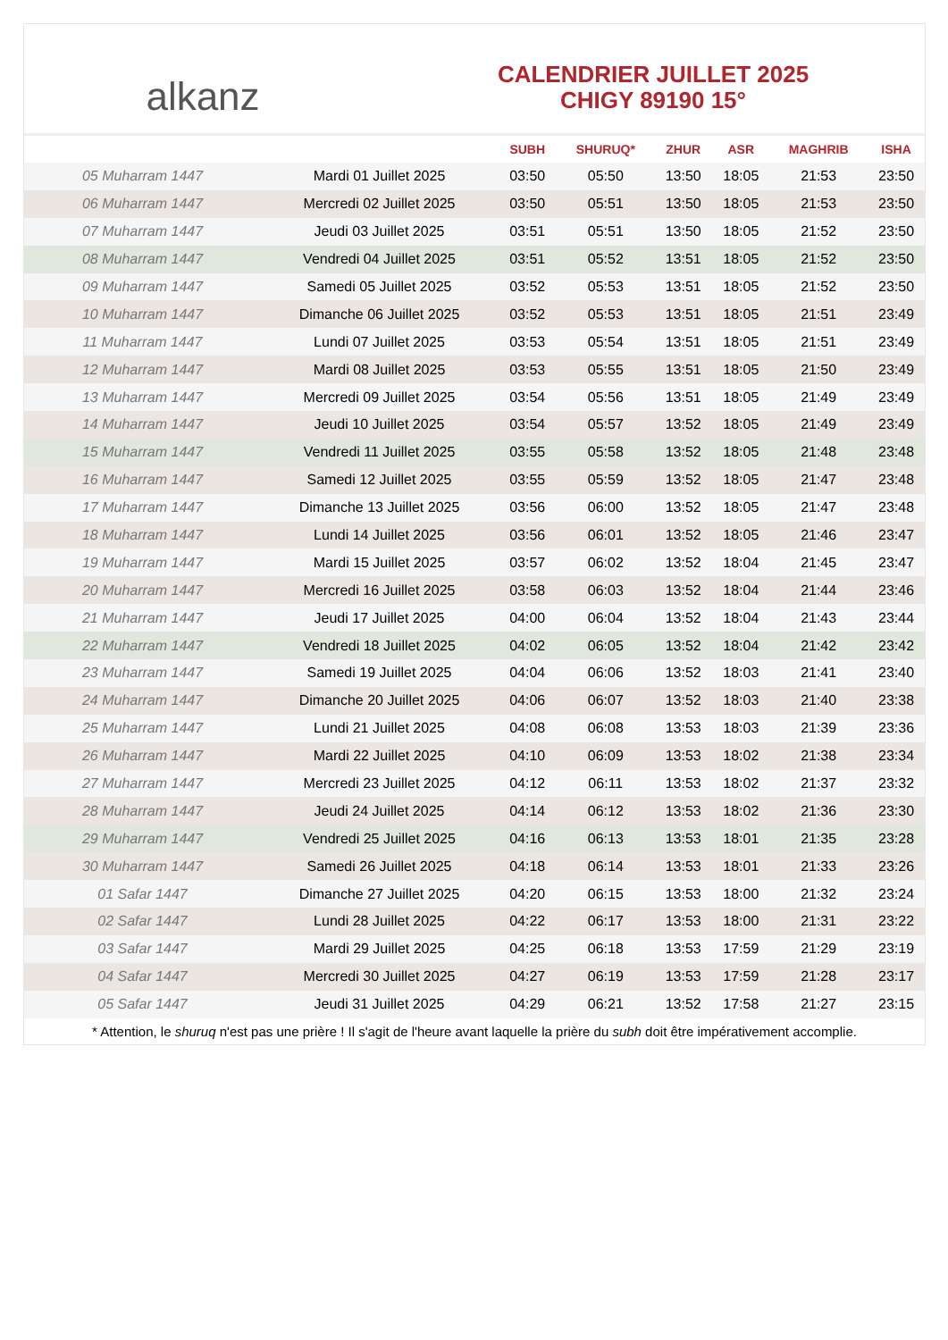alkanz
CALENDRIER JUILLET 2025
CHIGY 89190 15°
| | | SUBH | SHURUQ* | ZHUR | ASR | MAGHRIB | ISHA |
| --- | --- | --- | --- | --- | --- | --- | --- |
| 05 Muharram 1447 | Mardi 01 Juillet 2025 | 03:50 | 05:50 | 13:50 | 18:05 | 21:53 | 23:50 |
| 06 Muharram 1447 | Mercredi 02 Juillet 2025 | 03:50 | 05:51 | 13:50 | 18:05 | 21:53 | 23:50 |
| 07 Muharram 1447 | Jeudi 03 Juillet 2025 | 03:51 | 05:51 | 13:50 | 18:05 | 21:52 | 23:50 |
| 08 Muharram 1447 | Vendredi 04 Juillet 2025 | 03:51 | 05:52 | 13:51 | 18:05 | 21:52 | 23:50 |
| 09 Muharram 1447 | Samedi 05 Juillet 2025 | 03:52 | 05:53 | 13:51 | 18:05 | 21:52 | 23:50 |
| 10 Muharram 1447 | Dimanche 06 Juillet 2025 | 03:52 | 05:53 | 13:51 | 18:05 | 21:51 | 23:49 |
| 11 Muharram 1447 | Lundi 07 Juillet 2025 | 03:53 | 05:54 | 13:51 | 18:05 | 21:51 | 23:49 |
| 12 Muharram 1447 | Mardi 08 Juillet 2025 | 03:53 | 05:55 | 13:51 | 18:05 | 21:50 | 23:49 |
| 13 Muharram 1447 | Mercredi 09 Juillet 2025 | 03:54 | 05:56 | 13:51 | 18:05 | 21:49 | 23:49 |
| 14 Muharram 1447 | Jeudi 10 Juillet 2025 | 03:54 | 05:57 | 13:52 | 18:05 | 21:49 | 23:49 |
| 15 Muharram 1447 | Vendredi 11 Juillet 2025 | 03:55 | 05:58 | 13:52 | 18:05 | 21:48 | 23:48 |
| 16 Muharram 1447 | Samedi 12 Juillet 2025 | 03:55 | 05:59 | 13:52 | 18:05 | 21:47 | 23:48 |
| 17 Muharram 1447 | Dimanche 13 Juillet 2025 | 03:56 | 06:00 | 13:52 | 18:05 | 21:47 | 23:48 |
| 18 Muharram 1447 | Lundi 14 Juillet 2025 | 03:56 | 06:01 | 13:52 | 18:05 | 21:46 | 23:47 |
| 19 Muharram 1447 | Mardi 15 Juillet 2025 | 03:57 | 06:02 | 13:52 | 18:04 | 21:45 | 23:47 |
| 20 Muharram 1447 | Mercredi 16 Juillet 2025 | 03:58 | 06:03 | 13:52 | 18:04 | 21:44 | 23:46 |
| 21 Muharram 1447 | Jeudi 17 Juillet 2025 | 04:00 | 06:04 | 13:52 | 18:04 | 21:43 | 23:44 |
| 22 Muharram 1447 | Vendredi 18 Juillet 2025 | 04:02 | 06:05 | 13:52 | 18:04 | 21:42 | 23:42 |
| 23 Muharram 1447 | Samedi 19 Juillet 2025 | 04:04 | 06:06 | 13:52 | 18:03 | 21:41 | 23:40 |
| 24 Muharram 1447 | Dimanche 20 Juillet 2025 | 04:06 | 06:07 | 13:52 | 18:03 | 21:40 | 23:38 |
| 25 Muharram 1447 | Lundi 21 Juillet 2025 | 04:08 | 06:08 | 13:53 | 18:03 | 21:39 | 23:36 |
| 26 Muharram 1447 | Mardi 22 Juillet 2025 | 04:10 | 06:09 | 13:53 | 18:02 | 21:38 | 23:34 |
| 27 Muharram 1447 | Mercredi 23 Juillet 2025 | 04:12 | 06:11 | 13:53 | 18:02 | 21:37 | 23:32 |
| 28 Muharram 1447 | Jeudi 24 Juillet 2025 | 04:14 | 06:12 | 13:53 | 18:02 | 21:36 | 23:30 |
| 29 Muharram 1447 | Vendredi 25 Juillet 2025 | 04:16 | 06:13 | 13:53 | 18:01 | 21:35 | 23:28 |
| 30 Muharram 1447 | Samedi 26 Juillet 2025 | 04:18 | 06:14 | 13:53 | 18:01 | 21:33 | 23:26 |
| 01 Safar 1447 | Dimanche 27 Juillet 2025 | 04:20 | 06:15 | 13:53 | 18:00 | 21:32 | 23:24 |
| 02 Safar 1447 | Lundi 28 Juillet 2025 | 04:22 | 06:17 | 13:53 | 18:00 | 21:31 | 23:22 |
| 03 Safar 1447 | Mardi 29 Juillet 2025 | 04:25 | 06:18 | 13:53 | 17:59 | 21:29 | 23:19 |
| 04 Safar 1447 | Mercredi 30 Juillet 2025 | 04:27 | 06:19 | 13:53 | 17:59 | 21:28 | 23:17 |
| 05 Safar 1447 | Jeudi 31 Juillet 2025 | 04:29 | 06:21 | 13:52 | 17:58 | 21:27 | 23:15 |
* Attention, le shuruq n'est pas une prière ! Il s'agit de l'heure avant laquelle la prière du subh doit être impérativement accomplie.